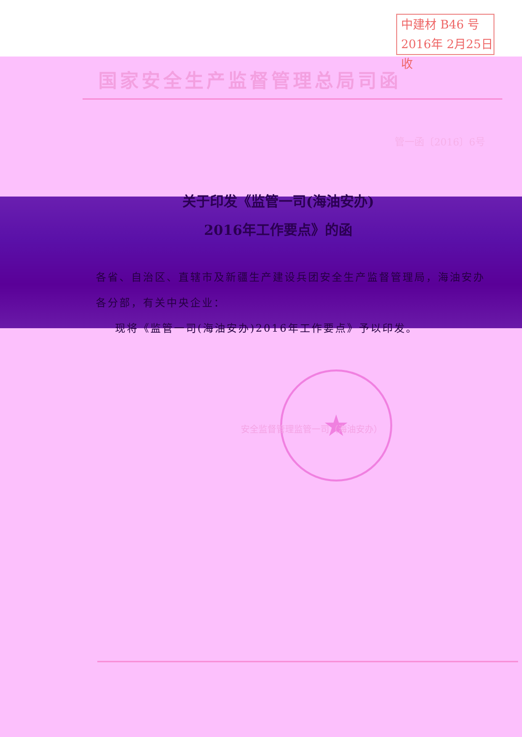中建材 B46 号
2016年 2月25日收
国家安全生产监督管理总局司函
管一函〔2016〕6号
关于印发《监管一司(海油安办)
2016年工作要点》的函
各省、自治区、直辖市及新疆生产建设兵团安全生产监督管理局，海油安办各分部，有关中央企业：
现将《监管一司(海油安办)2016年工作要点》予以印发。
★
安全监督管理监管一司（海油安办）